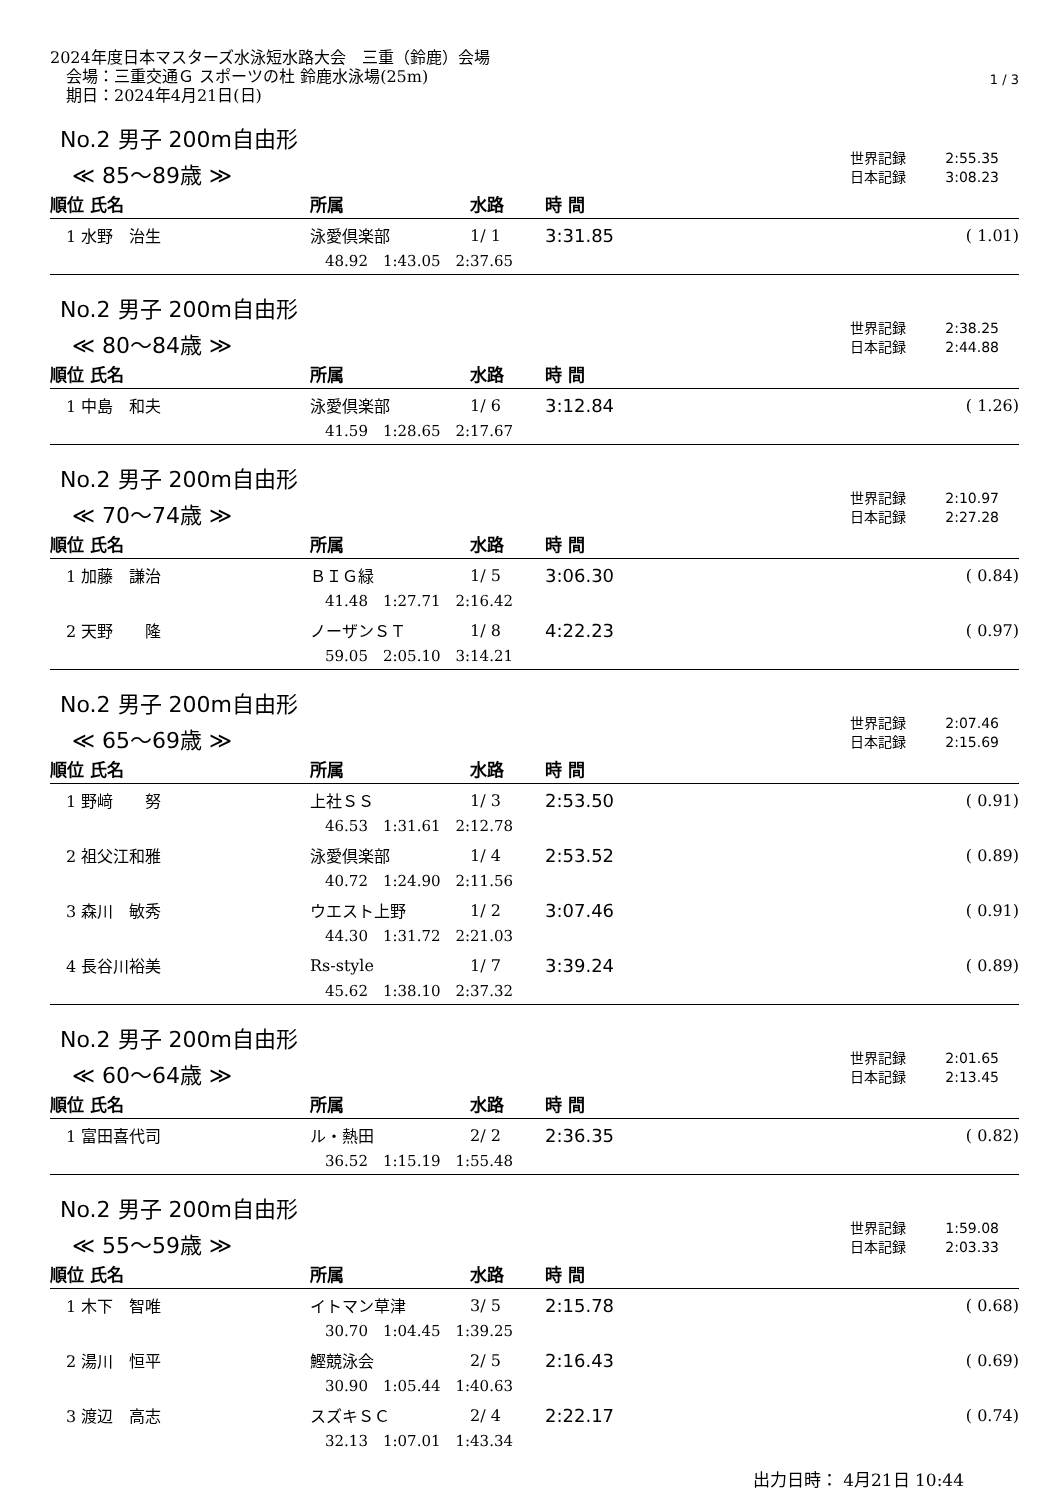2024年度日本マスターズ水泳短水路大会　三重（鈴鹿）会場
　会場：三重交通Ｇ スポーツの杜 鈴鹿水泳場(25m)
　期日：2024年4月21日(日)
1 / 3
No.2 男子 200m自由形
≪ 85～89歳 ≫
世界記録 2:55.35
日本記録 3:08.23
| 順位 氏名 | 所属 | 水路 | 時 間 | |
| --- | --- | --- | --- | --- |
| 1 水野 治生 | 泳愛倶楽部 | 1/ 1 | 3:31.85 | ( 1.01) |
| | 48.92 1:43.05 2:37.65 | | | |
No.2 男子 200m自由形
≪ 80～84歳 ≫
世界記録 2:38.25
日本記録 2:44.88
| 順位 氏名 | 所属 | 水路 | 時 間 | |
| --- | --- | --- | --- | --- |
| 1 中島 和夫 | 泳愛倶楽部 | 1/ 6 | 3:12.84 | ( 1.26) |
| | 41.59 1:28.65 2:17.67 | | | |
No.2 男子 200m自由形
≪ 70～74歳 ≫
世界記録 2:10.97
日本記録 2:27.28
| 順位 氏名 | 所属 | 水路 | 時 間 | |
| --- | --- | --- | --- | --- |
| 1 加藤 謙治 | ＢＩＧ緑 | 1/ 5 | 3:06.30 | ( 0.84) |
| | 41.48 1:27.71 2:16.42 | | | |
| 2 天野 隆 | ノーザンＳＴ | 1/ 8 | 4:22.23 | ( 0.97) |
| | 59.05 2:05.10 3:14.21 | | | |
No.2 男子 200m自由形
≪ 65～69歳 ≫
世界記録 2:07.46
日本記録 2:15.69
| 順位 氏名 | 所属 | 水路 | 時 間 | |
| --- | --- | --- | --- | --- |
| 1 野﨑 努 | 上社ＳＳ | 1/ 3 | 2:53.50 | ( 0.91) |
| | 46.53 1:31.61 2:12.78 | | | |
| 2 祖父江和雅 | 泳愛倶楽部 | 1/ 4 | 2:53.52 | ( 0.89) |
| | 40.72 1:24.90 2:11.56 | | | |
| 3 森川 敏秀 | ウエスト上野 | 1/ 2 | 3:07.46 | ( 0.91) |
| | 44.30 1:31.72 2:21.03 | | | |
| 4 長谷川裕美 | Rs-style | 1/ 7 | 3:39.24 | ( 0.89) |
| | 45.62 1:38.10 2:37.32 | | | |
No.2 男子 200m自由形
≪ 60～64歳 ≫
世界記録 2:01.65
日本記録 2:13.45
| 順位 氏名 | 所属 | 水路 | 時 間 | |
| --- | --- | --- | --- | --- |
| 1 富田喜代司 | ル・熱田 | 2/ 2 | 2:36.35 | ( 0.82) |
| | 36.52 1:15.19 1:55.48 | | | |
No.2 男子 200m自由形
≪ 55～59歳 ≫
世界記録 1:59.08
日本記録 2:03.33
| 順位 氏名 | 所属 | 水路 | 時 間 | |
| --- | --- | --- | --- | --- |
| 1 木下 智唯 | イトマン草津 | 3/ 5 | 2:15.78 | ( 0.68) |
| | 30.70 1:04.45 1:39.25 | | | |
| 2 湯川 恒平 | 鰹競泳会 | 2/ 5 | 2:16.43 | ( 0.69) |
| | 30.90 1:05.44 1:40.63 | | | |
| 3 渡辺 高志 | スズキＳＣ | 2/ 4 | 2:22.17 | ( 0.74) |
| | 32.13 1:07.01 1:43.34 | | | |
出力日時： 4月21日 10:44